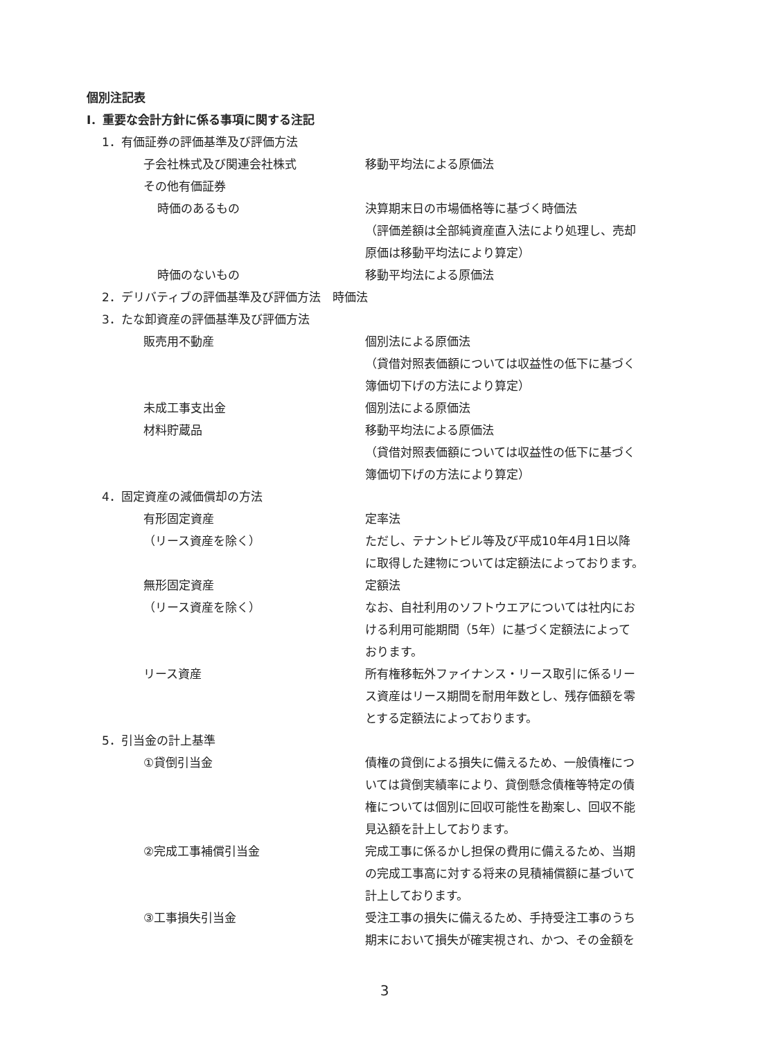個別注記表
Ⅰ．重要な会計方針に係る事項に関する注記
1．有価証券の評価基準及び評価方法
子会社株式及び関連会社株式 移動平均法による原価法
その他有価証券
時価のあるもの 決算期末日の市場価格等に基づく時価法
（評価差額は全部純資産直入法により処理し、売却
原価は移動平均法により算定）
時価のないもの 移動平均法による原価法
2．デリバティブの評価基準及び評価方法　時価法
3．たな卸資産の評価基準及び評価方法
販売用不動産 個別法による原価法
（貸借対照表価額については収益性の低下に基づく
簿価切下げの方法により算定）
未成工事支出金 個別法による原価法
材料貯蔵品 移動平均法による原価法
（貸借対照表価額については収益性の低下に基づく
簿価切下げの方法により算定）
4．固定資産の減価償却の方法
有形固定資産 定率法
（リース資産を除く） ただし、テナントビル等及び平成10年4月1日以降
に取得した建物については定額法によっております。
無形固定資産 定額法
（リース資産を除く） なお、自社利用のソフトウエアについては社内にお
ける利用可能期間（5年）に基づく定額法によって
おります。
リース資産 所有権移転外ファイナンス・リース取引に係るリー
ス資産はリース期間を耐用年数とし、残存価額を零
とする定額法によっております。
5．引当金の計上基準
①貸倒引当金 債権の貸倒による損失に備えるため、一般債権につ
いては貸倒実績率により、貸倒懸念債権等特定の債
権については個別に回収可能性を勘案し、回収不能
見込額を計上しております。
②完成工事補償引当金 完成工事に係るかし担保の費用に備えるため、当期
の完成工事高に対する将来の見積補償額に基づいて
計上しております。
③工事損失引当金 受注工事の損失に備えるため、手持受注工事のうち
期末において損失が確実視され、かつ、その金額を
3